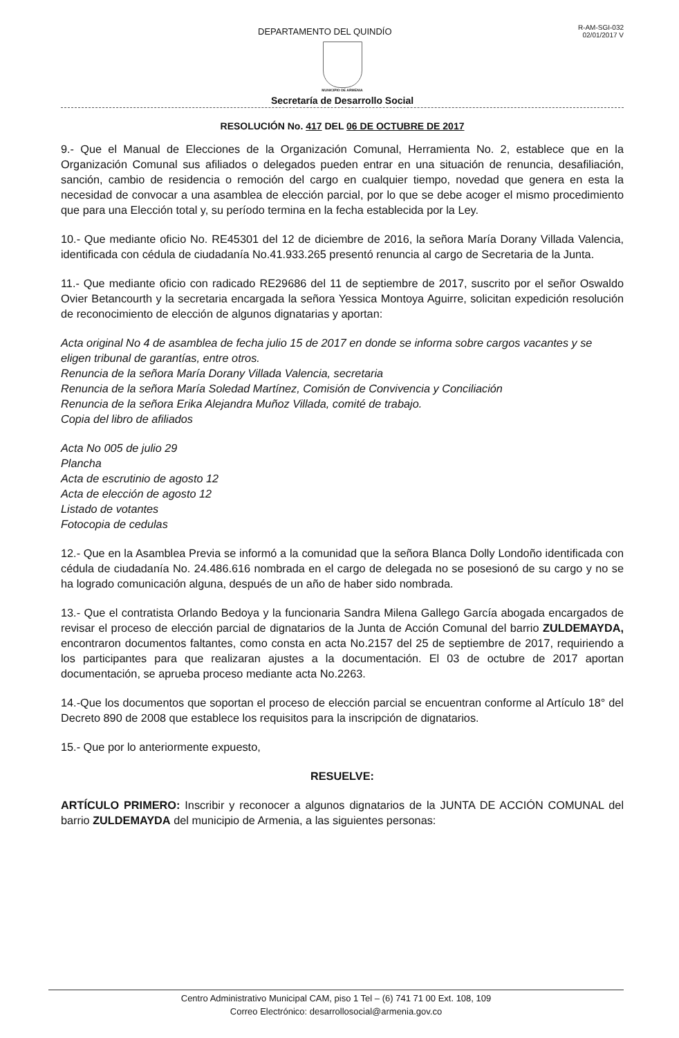DEPARTAMENTO DEL QUINDÍO
R-AM-SGI-032
02/01/2017 V
MUNICIPIO DE ARMENIA
Secretaría de Desarrollo Social
RESOLUCIÓN No. 417 DEL 06 DE OCTUBRE DE 2017
9.- Que el Manual de Elecciones de la Organización Comunal, Herramienta No. 2, establece que en la Organización Comunal sus afiliados o delegados pueden entrar en una situación de renuncia, desafiliación, sanción, cambio de residencia o remoción del cargo en cualquier tiempo, novedad que genera en esta la necesidad de convocar a una asamblea de elección parcial, por lo que se debe acoger el mismo procedimiento que para una Elección total y, su período termina en la fecha establecida por la Ley.
10.- Que mediante oficio No. RE45301 del 12 de diciembre de 2016, la señora María Dorany Villada Valencia, identificada con cédula de ciudadanía No.41.933.265 presentó renuncia al cargo de Secretaria de la Junta.
11.- Que mediante oficio con radicado RE29686 del 11 de septiembre de 2017, suscrito por el señor Oswaldo Ovier Betancourth y la secretaria encargada la señora Yessica Montoya Aguirre, solicitan expedición resolución de reconocimiento de elección de algunos dignatarias y aportan:
Acta original No 4 de asamblea de fecha julio 15 de 2017 en donde se informa sobre cargos vacantes y se eligen tribunal de garantías, entre otros.
Renuncia de la señora María Dorany Villada Valencia, secretaria
Renuncia de la señora María Soledad Martínez, Comisión de Convivencia y Conciliación
Renuncia de la señora Erika Alejandra Muñoz Villada, comité de trabajo.
Copia del libro de afiliados
Acta No 005 de julio 29
Plancha
Acta de escrutinio de agosto 12
Acta de elección de agosto 12
Listado de votantes
Fotocopia de cedulas
12.- Que en la Asamblea Previa se informó a la comunidad que la señora Blanca Dolly Londoño identificada con cédula de ciudadanía No. 24.486.616 nombrada en el cargo de delegada no se posesionó de su cargo y no se ha logrado comunicación alguna, después de un año de haber sido nombrada.
13.- Que el contratista Orlando Bedoya y la funcionaria Sandra Milena Gallego García abogada encargados de revisar el proceso de elección parcial de dignatarios de la Junta de Acción Comunal del barrio ZULDEMAYDA, encontraron documentos faltantes, como consta en acta No.2157 del 25 de septiembre de 2017, requiriendo a los participantes para que realizaran ajustes a la documentación. El 03 de octubre de 2017 aportan documentación, se aprueba proceso mediante acta No.2263.
14.-Que los documentos que soportan el proceso de elección parcial se encuentran conforme al Artículo 18° del Decreto 890 de 2008 que establece los requisitos para la inscripción de dignatarios.
15.- Que por lo anteriormente expuesto,
RESUELVE:
ARTÍCULO PRIMERO: Inscribir y reconocer a algunos dignatarios de la JUNTA DE ACCIÓN COMUNAL del barrio ZULDEMAYDA del municipio de Armenia, a las siguientes personas:
Centro Administrativo Municipal CAM, piso 1 Tel – (6) 741 71 00 Ext. 108, 109
Correo Electrónico: desarrollosocial@armenia.gov.co